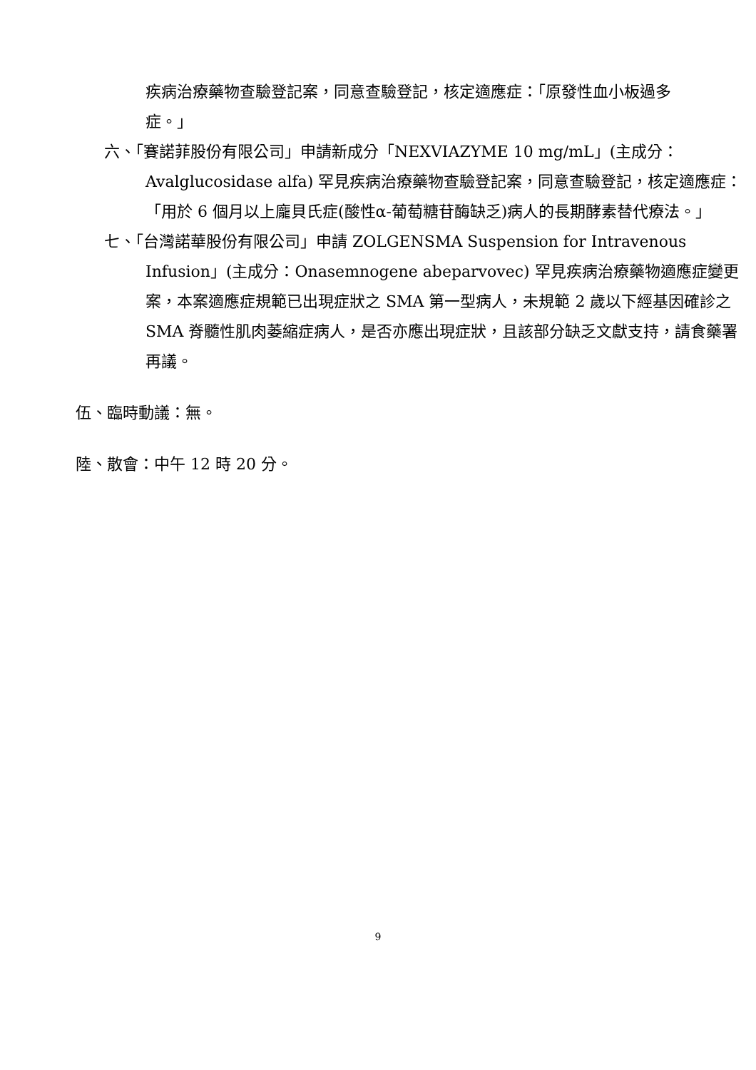疾病治療藥物查驗登記案，同意查驗登記，核定適應症：「原發性血小板過多症。」
六、「賽諾菲股份有限公司」申請新成分「NEXVIAZYME 10 mg/mL」(主成分：Avalglucosidase alfa) 罕見疾病治療藥物查驗登記案，同意查驗登記，核定適應症：「用於 6 個月以上龐貝氏症(酸性α-葡萄糖苷酶缺乏)病人的長期酵素替代療法。」
七、「台灣諾華股份有限公司」申請 ZOLGENSMA Suspension for Intravenous Infusion」(主成分：Onasemnogene abeparvovec) 罕見疾病治療藥物適應症變更案，本案適應症規範已出現症狀之 SMA 第一型病人，未規範 2 歲以下經基因確診之 SMA 脊髓性肌肉萎縮症病人，是否亦應出現症狀，且該部分缺乏文獻支持，請食藥署再議。
伍、臨時動議：無。
陸、散會：中午 12 時 20 分。
9